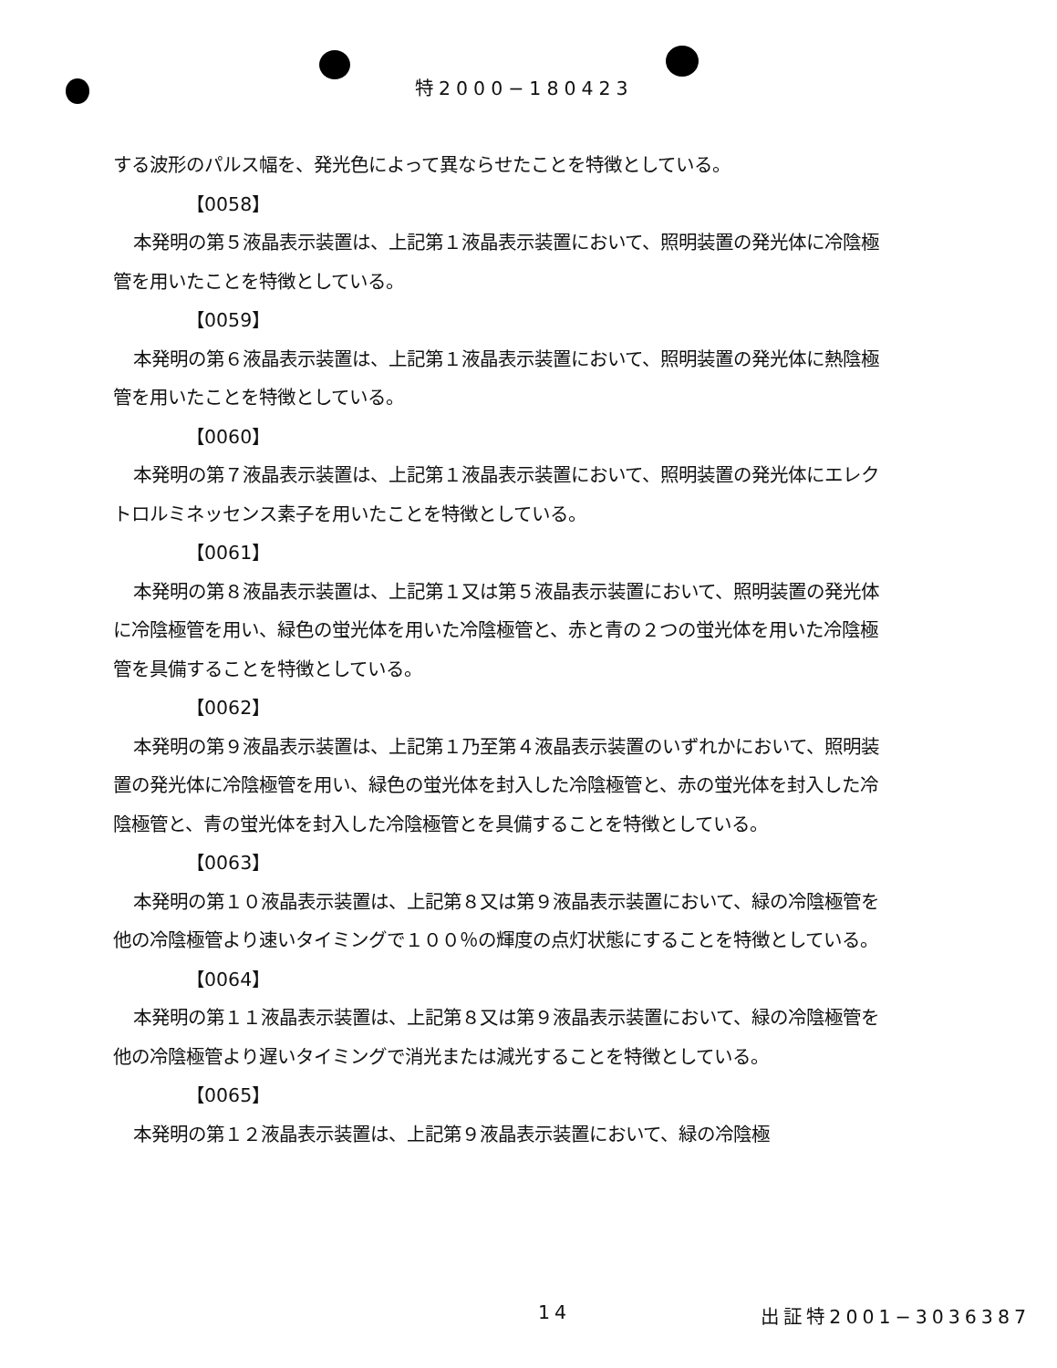特2000−180423
する波形のパルス幅を、発光色によって異ならせたことを特徴としている。
【0058】
本発明の第５液晶表示装置は、上記第１液晶表示装置において、照明装置の発光体に冷陰極管を用いたことを特徴としている。
【0059】
本発明の第６液晶表示装置は、上記第１液晶表示装置において、照明装置の発光体に熱陰極管を用いたことを特徴としている。
【0060】
本発明の第７液晶表示装置は、上記第１液晶表示装置において、照明装置の発光体にエレクトロルミネッセンス素子を用いたことを特徴としている。
【0061】
本発明の第８液晶表示装置は、上記第１又は第５液晶表示装置において、照明装置の発光体に冷陰極管を用い、緑色の蛍光体を用いた冷陰極管と、赤と青の２つの蛍光体を用いた冷陰極管を具備することを特徴としている。
【0062】
本発明の第９液晶表示装置は、上記第１乃至第４液晶表示装置のいずれかにおいて、照明装置の発光体に冷陰極管を用い、緑色の蛍光体を封入した冷陰極管と、赤の蛍光体を封入した冷陰極管と、青の蛍光体を封入した冷陰極管とを具備することを特徴としている。
【0063】
本発明の第１０液晶表示装置は、上記第８又は第９液晶表示装置において、緑の冷陰極管を他の冷陰極管より速いタイミングで１００％の輝度の点灯状態にすることを特徴としている。
【0064】
本発明の第１１液晶表示装置は、上記第８又は第９液晶表示装置において、緑の冷陰極管を他の冷陰極管より遅いタイミングで消光または減光することを特徴としている。
【0065】
本発明の第１２液晶表示装置は、上記第９液晶表示装置において、緑の冷陰極
14 出証特2001−3036387